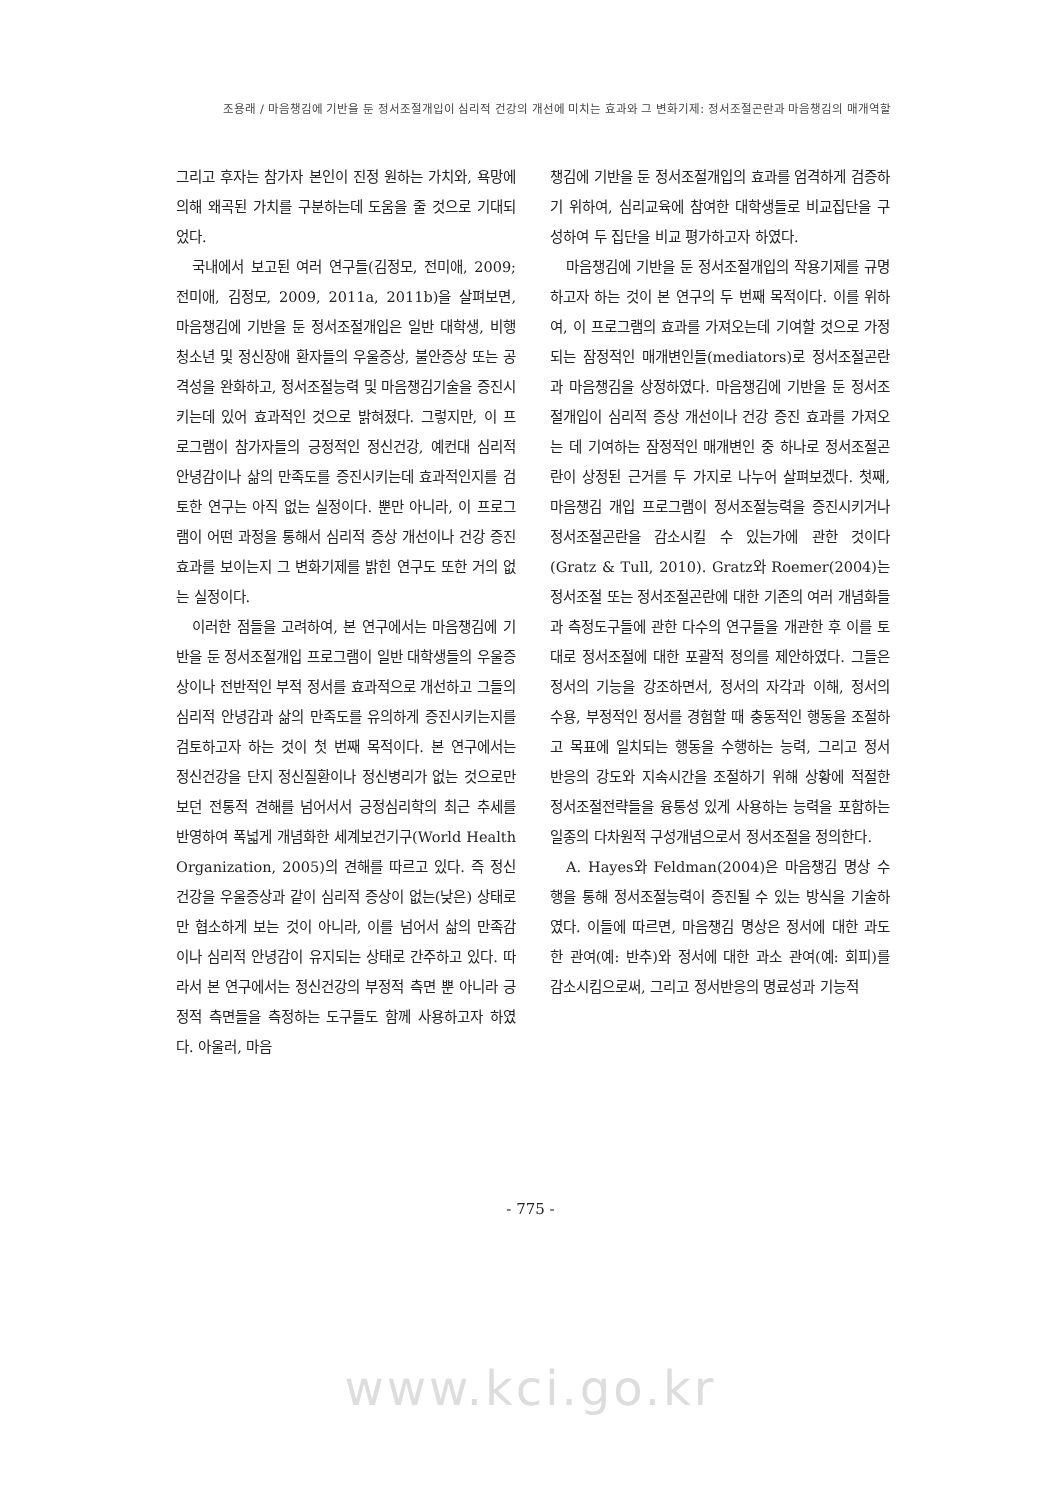조용래 / 마음챙김에 기반을 둔 정서조절개입이 심리적 건강의 개선에 미치는 효과와 그 변화기제: 정서조절곤란과 마음챙김의 매개역할
그리고 후자는 참가자 본인이 진정 원하는 가치와, 욕망에 의해 왜곡된 가치를 구분하는데 도움을 줄 것으로 기대되었다.
국내에서 보고된 여러 연구들(김정모, 전미애, 2009; 전미애, 김정모, 2009, 2011a, 2011b)을 살펴보면, 마음챙김에 기반을 둔 정서조절개입은 일반 대학생, 비행청소년 및 정신장애 환자들의 우울증상, 불안증상 또는 공격성을 완화하고, 정서조절능력 및 마음챙김기술을 증진시키는데 있어 효과적인 것으로 밝혀졌다. 그렇지만, 이 프로그램이 참가자들의 긍정적인 정신건강, 예컨대 심리적 안녕감이나 삶의 만족도를 증진시키는데 효과적인지를 검토한 연구는 아직 없는 실정이다. 뿐만 아니라, 이 프로그램이 어떤 과정을 통해서 심리적 증상 개선이나 건강 증진효과를 보이는지 그 변화기제를 밝힌 연구도 또한 거의 없는 실정이다.
이러한 점들을 고려하여, 본 연구에서는 마음챙김에 기반을 둔 정서조절개입 프로그램이 일반 대학생들의 우울증상이나 전반적인 부적 정서를 효과적으로 개선하고 그들의 심리적 안녕감과 삶의 만족도를 유의하게 증진시키는지를 검토하고자 하는 것이 첫 번째 목적이다. 본 연구에서는 정신건강을 단지 정신질환이나 정신병리가 없는 것으로만 보던 전통적 견해를 넘어서서 긍정심리학의 최근 추세를 반영하여 폭넓게 개념화한 세계보건기구(World Health Organization, 2005)의 견해를 따르고 있다. 즉 정신건강을 우울증상과 같이 심리적 증상이 없는(낮은) 상태로만 협소하게 보는 것이 아니라, 이를 넘어서 삶의 만족감이나 심리적 안녕감이 유지되는 상태로 간주하고 있다. 따라서 본 연구에서는 정신건강의 부정적 측면 뿐 아니라 긍정적 측면들을 측정하는 도구들도 함께 사용하고자 하였다. 아울러, 마음
챙김에 기반을 둔 정서조절개입의 효과를 엄격하게 검증하기 위하여, 심리교육에 참여한 대학생들로 비교집단을 구성하여 두 집단을 비교 평가하고자 하였다.
마음챙김에 기반을 둔 정서조절개입의 작용기제를 규명하고자 하는 것이 본 연구의 두 번째 목적이다. 이를 위하여, 이 프로그램의 효과를 가져오는데 기여할 것으로 가정되는 잠정적인 매개변인들(mediators)로 정서조절곤란과 마음챙김을 상정하였다. 마음챙김에 기반을 둔 정서조절개입이 심리적 증상 개선이나 건강 증진 효과를 가져오는 데 기여하는 잠정적인 매개변인 중 하나로 정서조절곤란이 상정된 근거를 두 가지로 나누어 살펴보겠다. 첫째, 마음챙김 개입 프로그램이 정서조절능력을 증진시키거나 정서조절곤란을 감소시킬 수 있는가에 관한 것이다(Gratz & Tull, 2010). Gratz와 Roemer(2004)는 정서조절 또는 정서조절곤란에 대한 기존의 여러 개념화들과 측정도구들에 관한 다수의 연구들을 개관한 후 이를 토대로 정서조절에 대한 포괄적 정의를 제안하였다. 그들은 정서의 기능을 강조하면서, 정서의 자각과 이해, 정서의 수용, 부정적인 정서를 경험할 때 충동적인 행동을 조절하고 목표에 일치되는 행동을 수행하는 능력, 그리고 정서 반응의 강도와 지속시간을 조절하기 위해 상황에 적절한 정서조절전략들을 융통성 있게 사용하는 능력을 포함하는 일종의 다차원적 구성개념으로서 정서조절을 정의한다.
A. Hayes와 Feldman(2004)은 마음챙김 명상 수행을 통해 정서조절능력이 증진될 수 있는 방식을 기술하였다. 이들에 따르면, 마음챙김 명상은 정서에 대한 과도한 관여(예: 반추)와 정서에 대한 과소 관여(예: 회피)를 감소시킴으로써, 그리고 정서반응의 명료성과 기능적
- 775 -
www.kci.go.kr